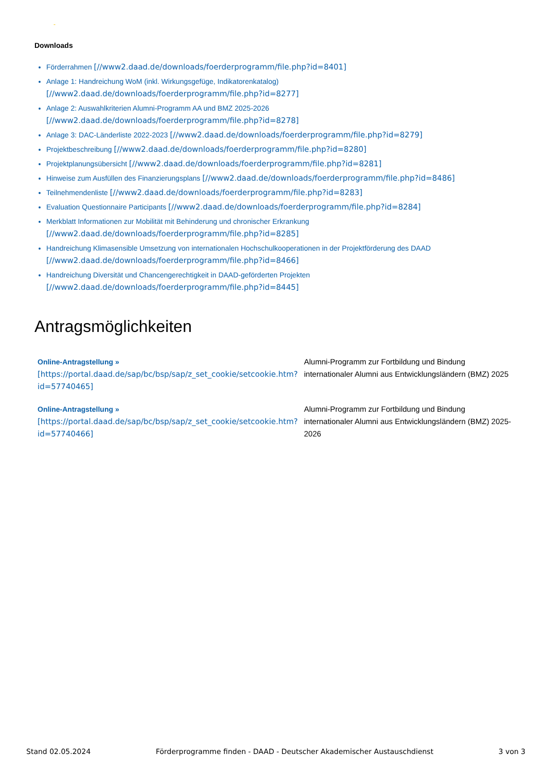-
Downloads
Förderrahmen [//www2.daad.de/downloads/foerderprogramm/file.php?id=8401]
Anlage 1: Handreichung WoM (inkl. Wirkungsgefüge, Indikatorenkatalog)
[//www2.daad.de/downloads/foerderprogramm/file.php?id=8277]
Anlage 2: Auswahlkriterien Alumni-Programm AA und BMZ 2025-2026
[//www2.daad.de/downloads/foerderprogramm/file.php?id=8278]
Anlage 3: DAC-Länderliste 2022-2023 [//www2.daad.de/downloads/foerderprogramm/file.php?id=8279]
Projektbeschreibung [//www2.daad.de/downloads/foerderprogramm/file.php?id=8280]
Projektplanungsübersicht [//www2.daad.de/downloads/foerderprogramm/file.php?id=8281]
Hinweise zum Ausfüllen des Finanzierungsplans [//www2.daad.de/downloads/foerderprogramm/file.php?id=8486]
Teilnehmendenliste [//www2.daad.de/downloads/foerderprogramm/file.php?id=8283]
Evaluation Questionnaire Participants [//www2.daad.de/downloads/foerderprogramm/file.php?id=8284]
Merkblatt Informationen zur Mobilität mit Behinderung und chronischer Erkrankung
[//www2.daad.de/downloads/foerderprogramm/file.php?id=8285]
Handreichung Klimasensible Umsetzung von internationalen Hochschulkooperationen in der Projektförderung des DAAD
[//www2.daad.de/downloads/foerderprogramm/file.php?id=8466]
Handreichung Diversität und Chancengerechtigkeit in DAAD-geförderten Projekten
[//www2.daad.de/downloads/foerderprogramm/file.php?id=8445]
Antragsmöglichkeiten
| Online-Antragstellung » [https://portal.daad.de/sap/bc/bsp/sap/z_set_cookie/setcookie.htm?id=57740465] | Alumni-Programm zur Fortbildung und Bindung internationaler Alumni aus Entwicklungsländern (BMZ) 2025 |
| Online-Antragstellung » [https://portal.daad.de/sap/bc/bsp/sap/z_set_cookie/setcookie.htm?id=57740466] | Alumni-Programm zur Fortbildung und Bindung internationaler Alumni aus Entwicklungsländern (BMZ) 2025-2026 |
Stand 02.05.2024 Förderprogramme finden - DAAD - Deutscher Akademischer Austauschdienst 3 von 3